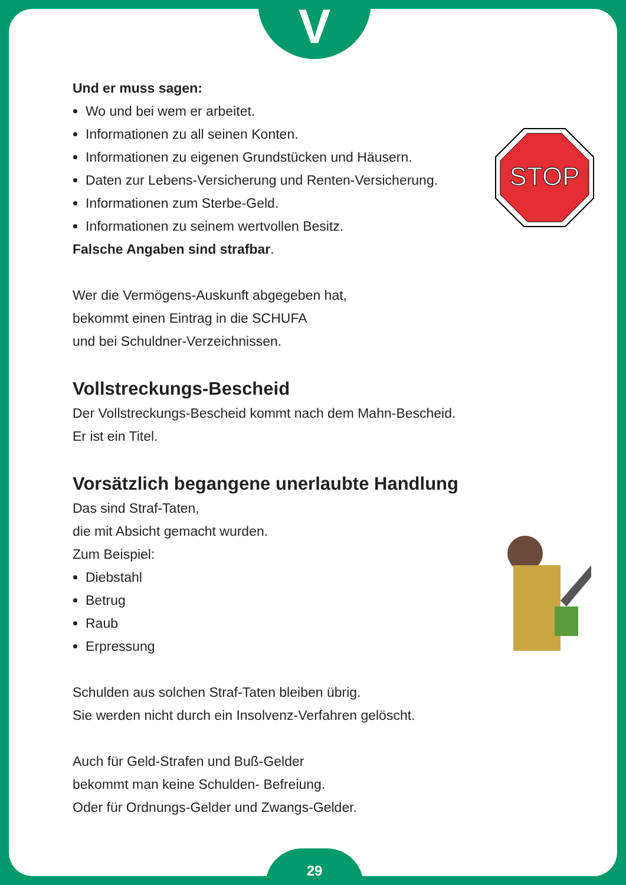V
29
STOP
Und er muss sagen:
Wo und bei wem er arbeitet.
Informationen zu all seinen Konten.
Informationen zu eigenen Grundstücken und Häusern.
Daten zur Lebens-Versicherung und Renten-Versicherung.
Informationen zum Sterbe-Geld.
Informationen zu seinem wertvollen Besitz.
Falsche Angaben sind strafbar.
Wer die Vermögens-Auskunft abgegeben hat,
bekommt einen Eintrag in die SCHUFA
und bei Schuldner-Verzeichnissen.
Vollstreckungs-Bescheid
Der Vollstreckungs-Bescheid kommt nach dem Mahn-Bescheid.
Er ist ein Titel.
Vorsätzlich begangene unerlaubte Handlung
Das sind Straf-Taten,
die mit Absicht gemacht wurden.
Zum Beispiel:
Diebstahl
Betrug
Raub
Erpressung
Schulden aus solchen Straf-Taten bleiben übrig.
Sie werden nicht durch ein Insolvenz-Verfahren gelöscht.
Auch für Geld-Strafen und Buß-Gelder
bekommt man keine Schulden- Befreiung.
Oder für Ordnungs-Gelder und Zwangs-Gelder.